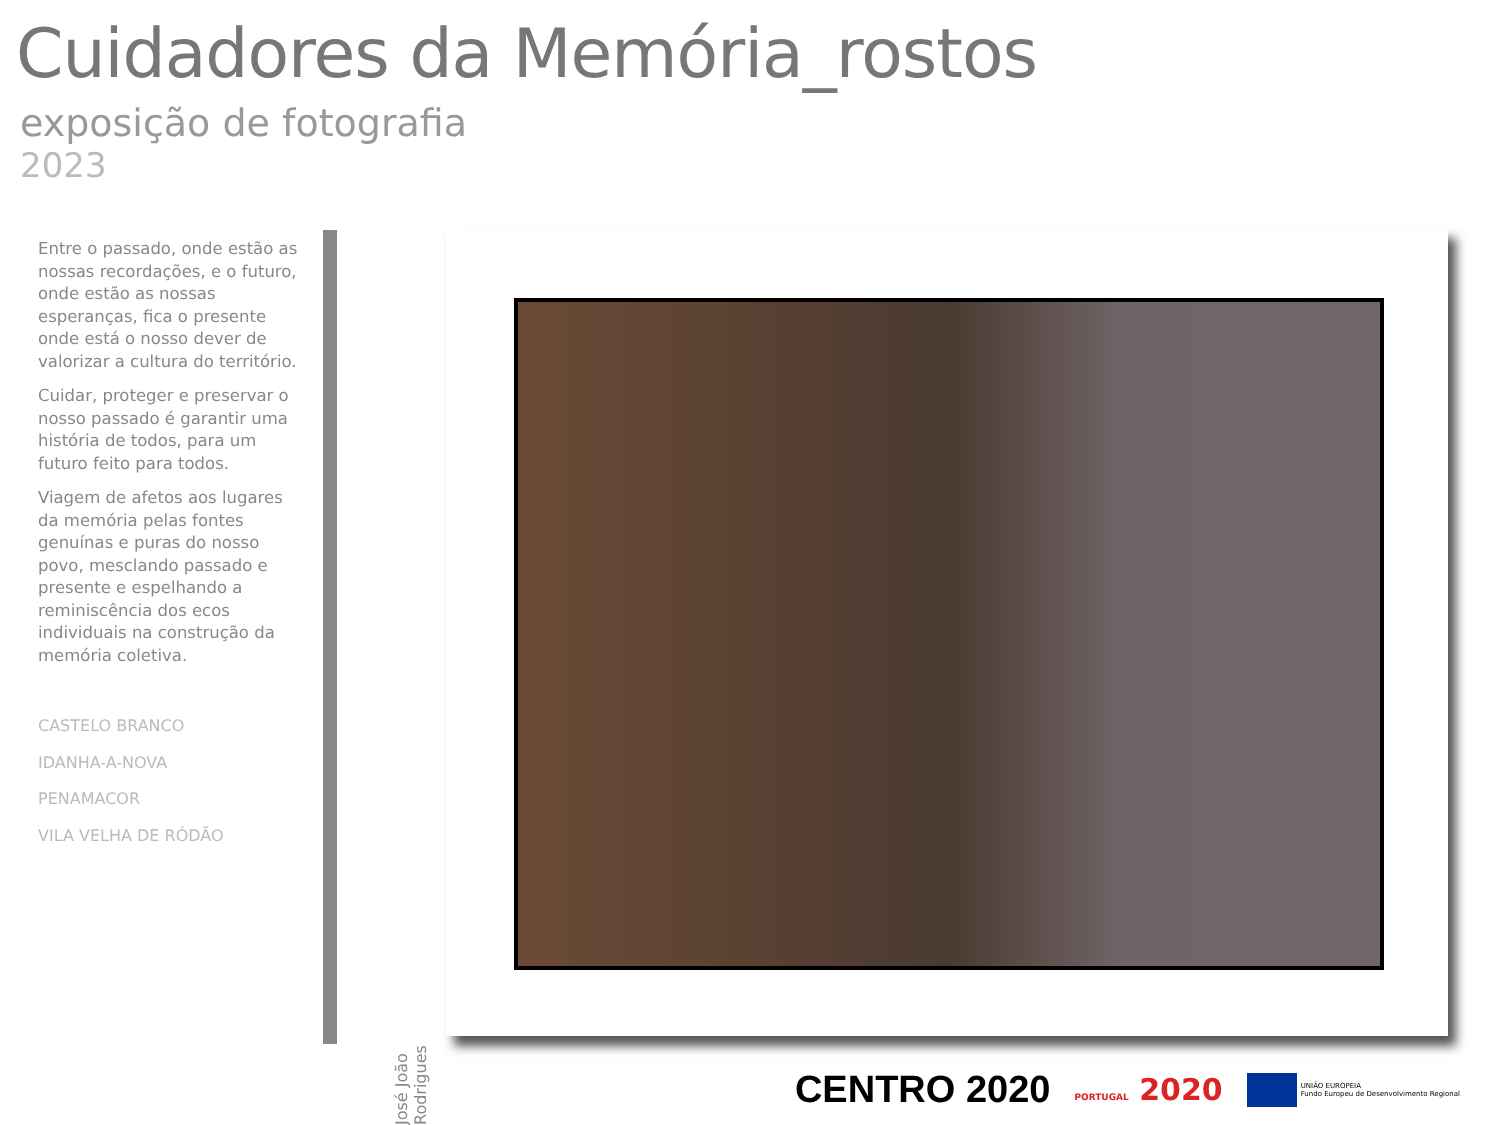Cuidadores da Memória_rostos
exposição de fotografia
2023
Entre o passado, onde estão as nossas recordações, e o futuro, onde estão as nossas esperanças, fica o presente onde está o nosso dever de valorizar a cultura do território.
Cuidar, proteger e preservar o nosso passado é garantir uma história de todos, para um futuro feito para todos.
Viagem de afetos aos lugares da memória pelas fontes genuínas e puras do nosso povo, mesclando passado e presente e espelhando a reminiscência dos ecos individuais na construção da memória coletiva.
CASTELO BRANCO
IDANHA-A-NOVA
PENAMACOR
VILA VELHA DE RÓDÃO
José João Rodrigues
CENTRO 2020 PORTUGAL 2020 UNIÃO EUROPEIA
Fundo Europeu de Desenvolvimento Regional